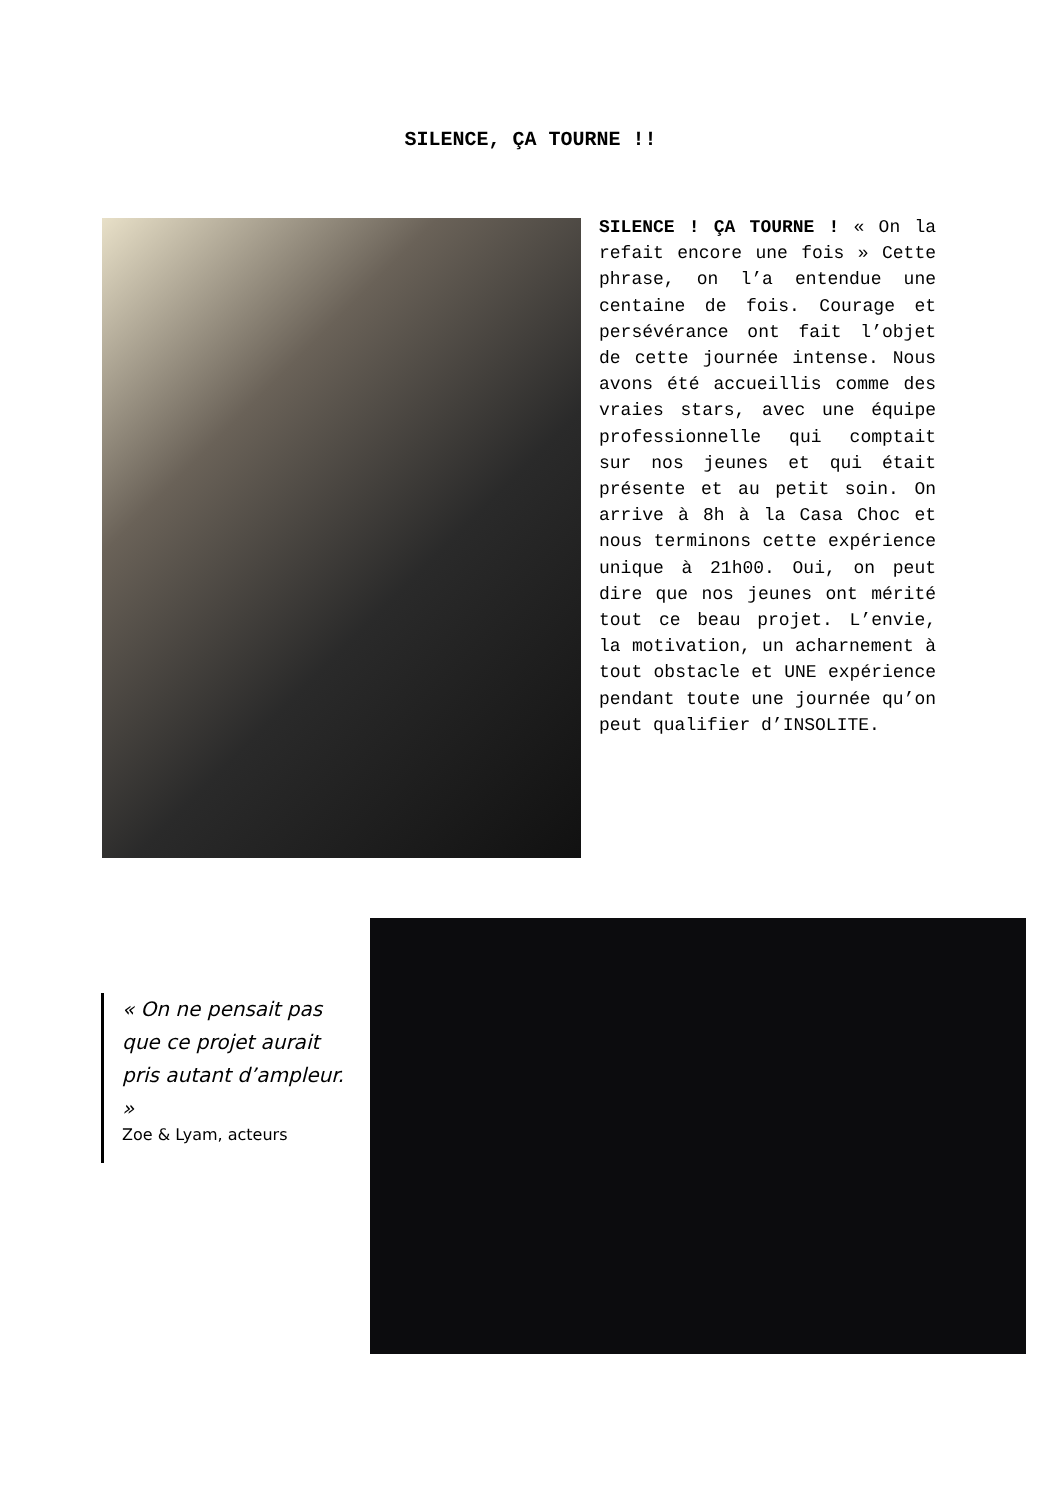SILENCE, ÇA TOURNE !!
SILENCE ! ÇA TOURNE ! « On la refait encore une fois » Cette phrase, on l’a entendue une centaine de fois. Courage et persévérance ont fait l’objet de cette journée intense. Nous avons été accueillis comme des vraies stars, avec une équipe professionnelle qui comptait sur nos jeunes et qui était présente et au petit soin. On arrive à 8h à la Casa Choc et nous terminons cette expérience unique à 21h00. Oui, on peut dire que nos jeunes ont mérité tout ce beau projet. L’envie, la motivation, un acharnement à tout obstacle et UNE expérience pendant toute une journée qu’on peut qualifier d’INSOLITE.
« On ne pensait pas que ce projet aurait pris autant d’ampleur. »
Zoe & Lyam, acteurs